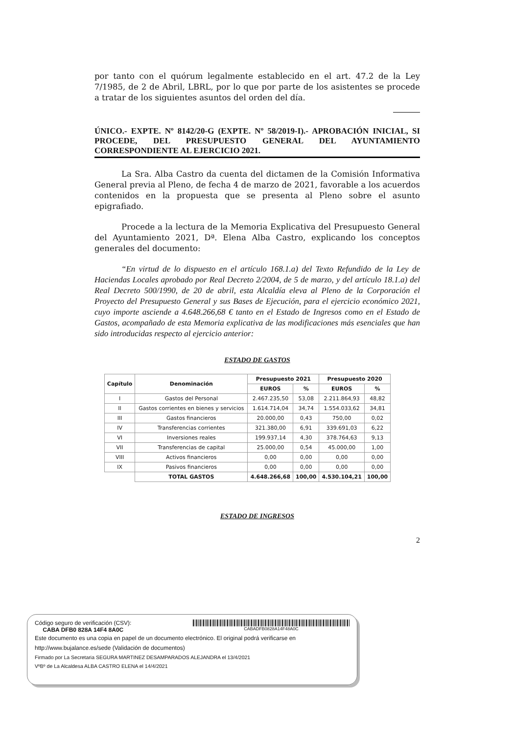por tanto con el quórum legalmente establecido en el art. 47.2 de la Ley 7/1985, de 2 de Abril, LBRL, por lo que por parte de los asistentes se procede a tratar de los siguientes asuntos del orden del día.
ÚNICO.- EXPTE. Nº 8142/20-G (EXPTE. Nº 58/2019-I).- APROBACIÓN INICIAL, SI PROCEDE, DEL PRESUPUESTO GENERAL DEL AYUNTAMIENTO CORRESPONDIENTE AL EJERCICIO 2021.
La Sra. Alba Castro da cuenta del dictamen de la Comisión Informativa General previa al Pleno, de fecha 4 de marzo de 2021, favorable a los acuerdos contenidos en la propuesta que se presenta al Pleno sobre el asunto epigrafiado.
Procede a la lectura de la Memoria Explicativa del Presupuesto General del Ayuntamiento 2021, Dª. Elena Alba Castro, explicando los conceptos generales del documento:
“En virtud de lo dispuesto en el artículo 168.1.a) del Texto Refundido de la Ley de Haciendas Locales aprobado por Real Decreto 2/2004, de 5 de marzo, y del artículo 18.1.a) del Real Decreto 500/1990, de 20 de abril, esta Alcaldía eleva al Pleno de la Corporación el Proyecto del Presupuesto General y sus Bases de Ejecución, para el ejercicio económico 2021, cuyo importe asciende a 4.648.266,68 € tanto en el Estado de Ingresos como en el Estado de Gastos, acompañado de esta Memoria explicativa de las modificaciones más esenciales que han sido introducidas respecto al ejercicio anterior:
ESTADO DE GASTOS
| Capítulo | Denominación | Presupuesto 2021 | | Presupuesto 2020 | |
| --- | --- | --- | --- | --- | --- |
| | | EUROS | % | EUROS | % |
| I | Gastos del Personal | 2.467.235,50 | 53,08 | 2.211.864,93 | 48,82 |
| II | Gastos corrientes en bienes y servicios | 1.614.714,04 | 34,74 | 1.554.033,62 | 34,81 |
| III | Gastos financieros | 20.000,00 | 0,43 | 750,00 | 0,02 |
| IV | Transferencias corrientes | 321.380,00 | 6,91 | 339.691,03 | 6,22 |
| VI | Inversiones reales | 199.937,14 | 4,30 | 378.764,63 | 9,13 |
| VII | Transferencias de capital | 25.000,00 | 0,54 | 45.000,00 | 1,00 |
| VIII | Activos financieros | 0,00 | 0,00 | 0,00 | 0,00 |
| IX | Pasivos financieros | 0,00 | 0,00 | 0,00 | 0,00 |
| | TOTAL GASTOS | 4.648.266,68 | 100,00 | 4.530.104,21 | 100,00 |
ESTADO DE INGRESOS
2
Código seguro de verificación (CSV):
CABA DFB0 828A 14F4 8A0C
CABADFB0828A14F48A0C
Este documento es una copia en papel de un documento electrónico. El original podrá verificarse en
http://www.bujalance.es/sede (Validación de documentos)
Firmado por La Secretaria SEGURA MARTINEZ DESAMPARADOS ALEJANDRA el 13/4/2021
VºBº de La Alcaldesa ALBA CASTRO ELENA el 14/4/2021